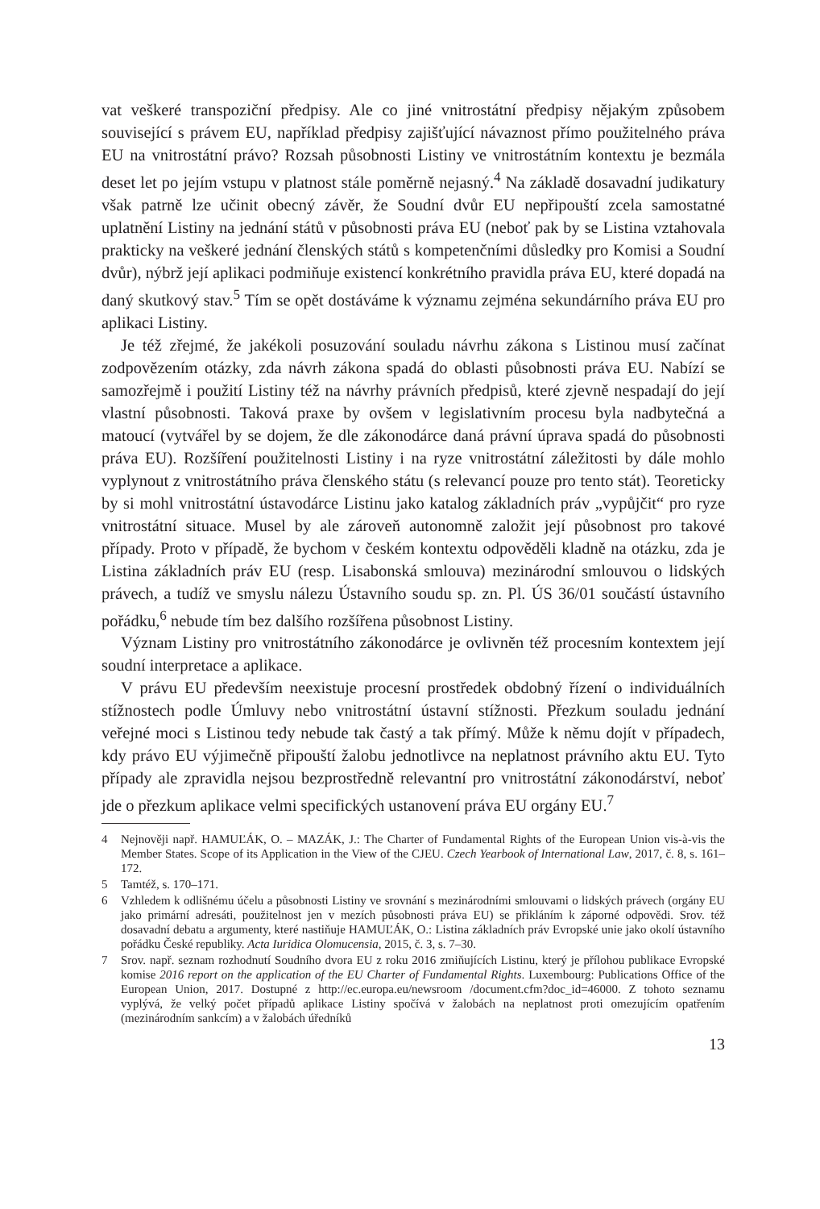vat veškeré transpoziční předpisy. Ale co jiné vnitrostátní předpisy nějakým způsobem související s právem EU, například předpisy zajišťující návaznost přímo použitelného práva EU na vnitrostátní právo? Rozsah působnosti Listiny ve vnitrostátním kontextu je bezmála deset let po jejím vstupu v platnost stále poměrně nejasný.<sup>4</sup> Na základě dosavadní judikatury však patrně lze učinit obecný závěr, že Soudní dvůr EU nepřipouští zcela samostatné uplatnění Listiny na jednání států v působnosti práva EU (neboť pak by se Listina vztahovala prakticky na veškeré jednání členských států s kompetenčními důsledky pro Komisi a Soudní dvůr), nýbrž její aplikaci podmiňuje existencí konkrétního pravidla práva EU, které dopadá na daný skutkový stav.<sup>5</sup> Tím se opět dostáváme k významu zejména sekundárního práva EU pro aplikaci Listiny.
Je též zřejmé, že jakékoli posuzování souladu návrhu zákona s Listinou musí začínat zodpovězením otázky, zda návrh zákona spadá do oblasti působnosti práva EU. Nabízí se samozřejmě i použití Listiny též na návrhy právních předpisů, které zjevně nespadají do její vlastní působnosti. Taková praxe by ovšem v legislativním procesu byla nadbytečná a matoucí (vytvářel by se dojem, že dle zákonodárce daná právní úprava spadá do působnosti práva EU). Rozšíření použitelnosti Listiny i na ryze vnitrostátní záležitosti by dále mohlo vyplynout z vnitrostátního práva členského státu (s relevancí pouze pro tento stát). Teoreticky by si mohl vnitrostátní ústavodárce Listinu jako katalog základních práv „vypůjčit“ pro ryze vnitrostátní situace. Musel by ale zároveň autonomně založit její působnost pro takové případy. Proto v případě, že bychom v českém kontextu odpověděli kladně na otázku, zda je Listina základních práv EU (resp. Lisabonská smlouva) mezinárodní smlouvou o lidských právech, a tudíž ve smyslu nálezu Ústavního soudu sp. zn. Pl. ÚS 36/01 součástí ústavního pořádku,<sup>6</sup> nebude tím bez dalšího rozšířena působnost Listiny.
Význam Listiny pro vnitrostátního zákonodárce je ovlivněn též procesním kontextem její soudní interpretace a aplikace.
V právu EU především neexistuje procesní prostředek obdobný řízení o individuálních stížnostech podle Úmluvy nebo vnitrostátní ústavní stížnosti. Přezkum souladu jednání veřejné moci s Listinou tedy nebude tak častý a tak přímý. Může k němu dojít v případech, kdy právo EU výjimečně připouští žalobu jednotlivce na neplatnost právního aktu EU. Tyto případy ale zpravidla nejsou bezprostředně relevantní pro vnitrostátní zákonodárství, neboť jde o přezkum aplikace velmi specifických ustanovení práva EU orgány EU.<sup>7</sup>
4 Nejnověji např. HAMUĽÁK, O. – MAZÁK, J.: The Charter of Fundamental Rights of the European Union vis-à-vis the Member States. Scope of its Application in the View of the CJEU. Czech Yearbook of International Law, 2017, č. 8, s. 161–172.
5 Tamtéž, s. 170–171.
6 Vzhledem k odlišnému účelu a působnosti Listiny ve srovnání s mezinárodními smlouvami o lidských právech (orgány EU jako primární adresáti, použitelnost jen v mezích působnosti práva EU) se přikláním k záporné odpovědi. Srov. též dosavadní debatu a argumenty, které nastiňuje HAMUĽÁK, O.: Listina základních práv Evropské unie jako okolí ústavního pořádku České republiky. Acta Iuridica Olomucensia, 2015, č. 3, s. 7–30.
7 Srov. např. seznam rozhodnutí Soudního dvora EU z roku 2016 zmiňujících Listinu, který je přílohou publikace Evropské komise 2016 report on the application of the EU Charter of Fundamental Rights. Luxembourg: Publications Office of the European Union, 2017. Dostupné z http://ec.europa.eu/newsroom /document.cfm?doc_id=46000. Z tohoto seznamu vyplývá, že velký počet případů aplikace Listiny spočívá v žalobách na neplatnost proti omezujícím opatřením (mezinárodním sankcím) a v žalobách úředníků
13